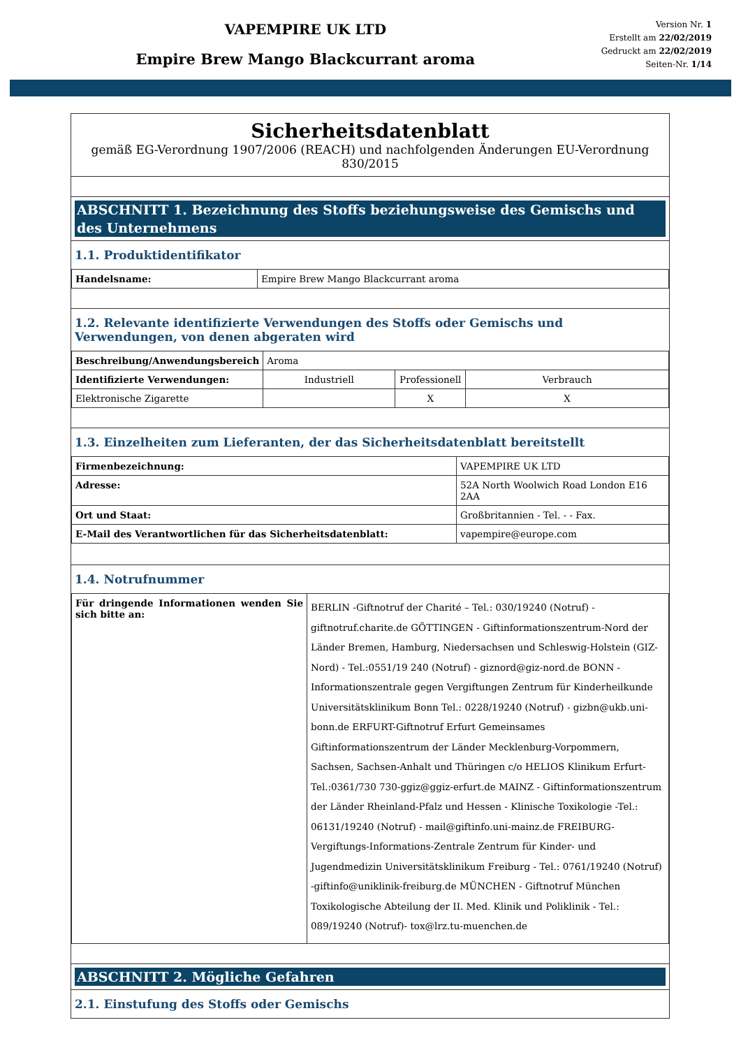VAPEMPIRE UK LTD
Empire Brew Mango Blackcurrant aroma
Version Nr. 1
Erstellt am 22/02/2019
Gedruckt am 22/02/2019
Seiten-Nr. 1/14
Sicherheitsdatenblatt
gemäß EG-Verordnung 1907/2006 (REACH) und nachfolgenden Änderungen EU-Verordnung 830/2015
ABSCHNITT 1. Bezeichnung des Stoffs beziehungsweise des Gemischs und des Unternehmens
1.1. Produktidentifikator
| Handelsname: | Empire Brew Mango Blackcurrant aroma |
1.2. Relevante identifizierte Verwendungen des Stoffs oder Gemischs und Verwendungen, von denen abgeraten wird
| Beschreibung/Anwendungsbereich | Aroma | | |
| Identifizierte Verwendungen: | Industriell | Professionell | Verbrauch |
| Elektronische Zigarette | | X | X |
1.3. Einzelheiten zum Lieferanten, der das Sicherheitsdatenblatt bereitstellt
| Firmenbezeichnung: | VAPEMPIRE UK LTD |
| Adresse: | 52A North Woolwich Road London E16 2AA |
| Ort und Staat: | Großbritannien - Tel. - - Fax. |
| E-Mail des Verantwortlichen für das Sicherheitsdatenblatt: | vapempire@europe.com |
1.4. Notrufnummer
| Für dringende Informationen wenden Sie sich bitte an: | BERLIN -Giftnotruf der Charité – Tel.: 030/19240 (Notruf) - giftnotruf.charite.de GÖTTINGEN - Giftinformationszentrum-Nord der Länder Bremen, Hamburg, Niedersachsen und Schleswig-Holstein (GIZ-Nord) - Tel.:0551/19 240 (Notruf) - giznord@giz-nord.de BONN - Informationszentrale gegen Vergiftungen Zentrum für Kinderheilkunde Universitätsklinikum Bonn Tel.: 0228/19240 (Notruf) - gizbn@ukb.uni-bonn.de ERFURT-Giftnotruf Erfurt Gemeinsames Giftinformationszentrum der Länder Mecklenburg-Vorpommern, Sachsen, Sachsen-Anhalt und Thüringen c/o HELIOS Klinikum Erfurt-Tel.:0361/730 730-ggiz@ggiz-erfurt.de MAINZ - Giftinformationszentrum der Länder Rheinland-Pfalz und Hessen - Klinische Toxikologie -Tel.: 06131/19240 (Notruf) - mail@giftinfo.uni-mainz.de FREIBURG- Vergiftungs-Informations-Zentrale Zentrum für Kinder- und Jugendmedizin Universitätsklinikum Freiburg - Tel.: 0761/19240 (Notruf) -giftinfo@uniklinik-freiburg.de MÜNCHEN - Giftnotruf München Toxikologische Abteilung der II. Med. Klinik und Poliklinik - Tel.: 089/19240 (Notruf)- tox@lrz.tu-muenchen.de |
ABSCHNITT 2. Mögliche Gefahren
2.1. Einstufung des Stoffs oder Gemischs